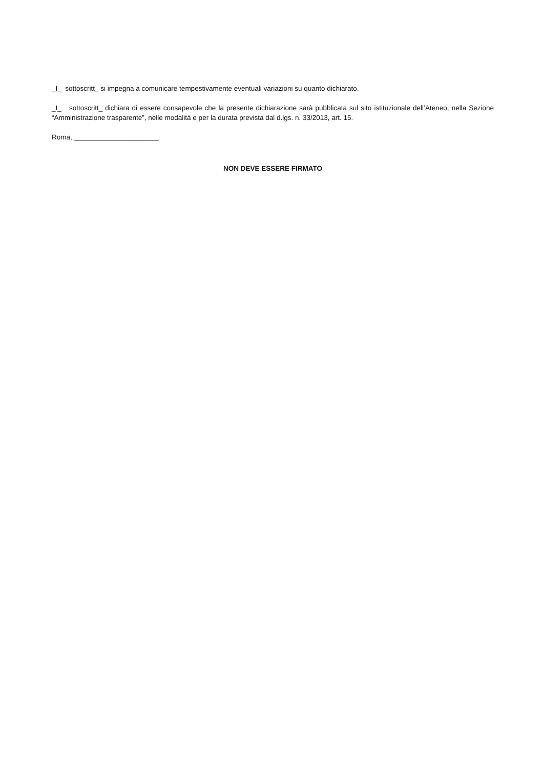_I_ sottoscritt_ si impegna a comunicare tempestivamente eventuali variazioni su quanto dichiarato.
_I_ sottoscritt_ dichiara di essere consapevole che la presente dichiarazione sarà pubblicata sul sito istituzionale dell’Ateneo, nella Sezione “Amministrazione trasparente”, nelle modalità e per la durata prevista dal d.lgs. n. 33/2013, art. 15.
Roma, ______________________
NON DEVE ESSERE FIRMATO